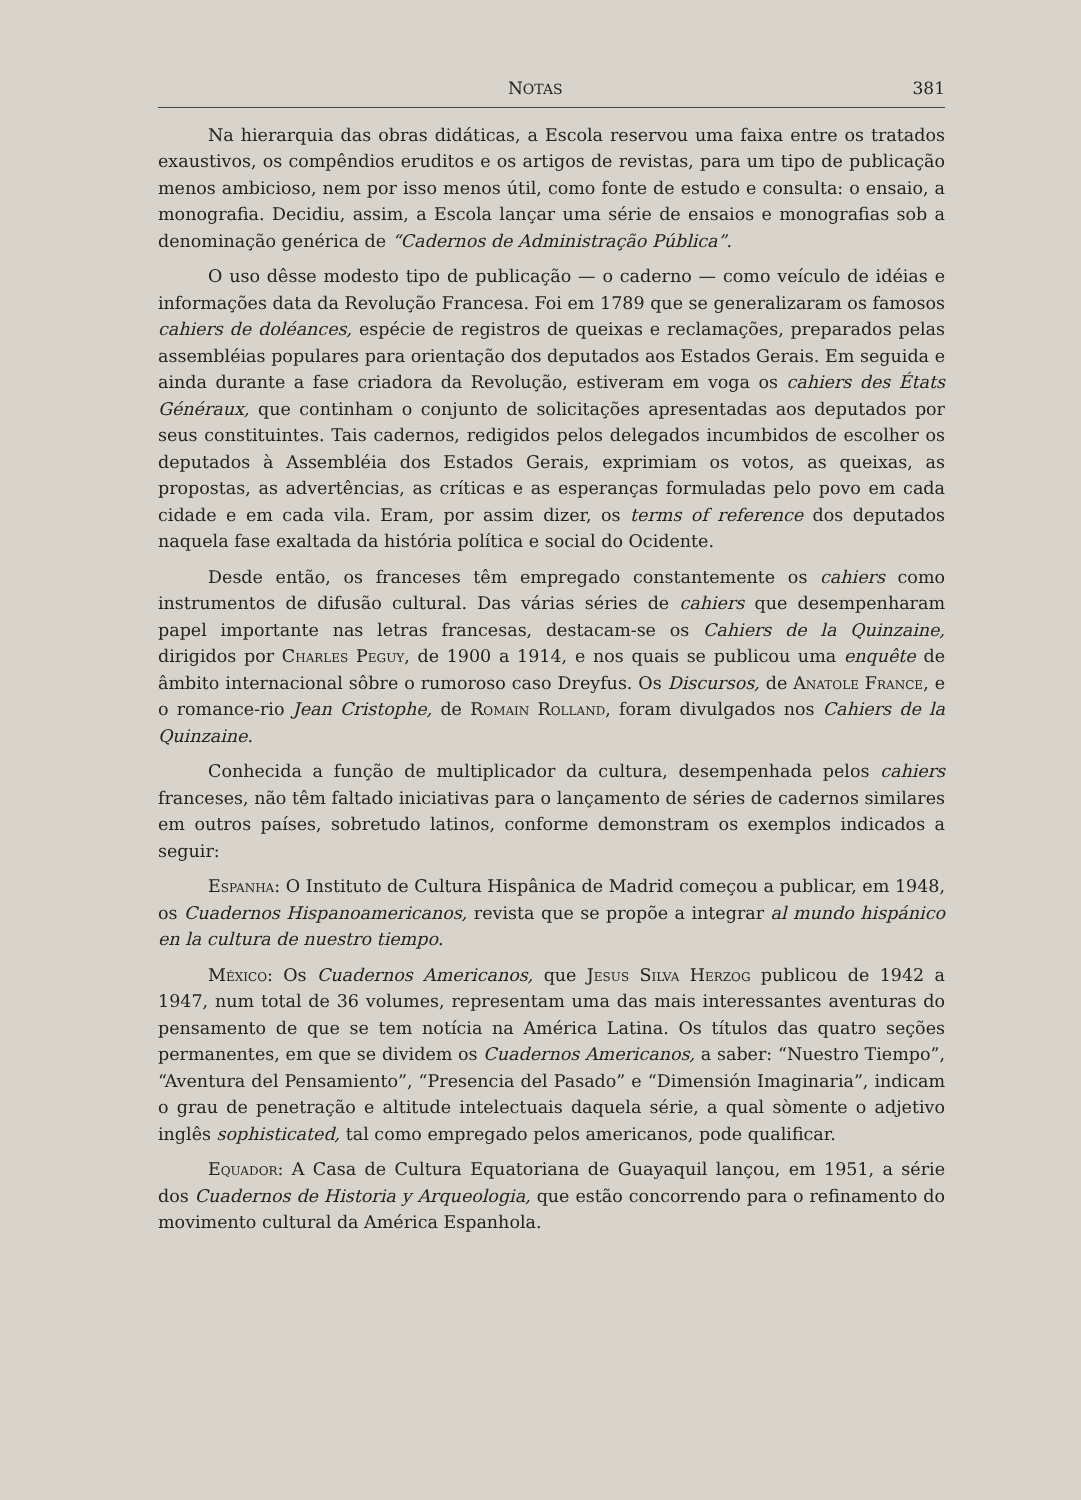NOTAS 381
Na hierarquia das obras didáticas, a Escola reservou uma faixa entre os tratados exaustivos, os compêndios eruditos e os artigos de revistas, para um tipo de publicação menos ambicioso, nem por isso menos útil, como fonte de estudo e consulta: o ensaio, a monografia. Decidiu, assim, a Escola lançar uma série de ensaios e monografias sob a denominação genérica de “Cadernos de Administração Pública”.
O uso dêsse modesto tipo de publicação — o caderno — como veículo de idéias e informações data da Revolução Francesa. Foi em 1789 que se generalizaram os famosos cahiers de doléances, espécie de registros de queixas e reclamações, preparados pelas assembléias populares para orientação dos deputados aos Estados Gerais. Em seguida e ainda durante a fase criadora da Revolução, estiveram em voga os cahiers des États Généraux, que continham o conjunto de solicitações apresentadas aos deputados por seus constituintes. Tais cadernos, redigidos pelos delegados incumbidos de escolher os deputados à Assembléia dos Estados Gerais, exprimiam os votos, as queixas, as propostas, as advertências, as críticas e as esperanças formuladas pelo povo em cada cidade e em cada vila. Eram, por assim dizer, os terms of reference dos deputados naquela fase exaltada da história política e social do Ocidente.
Desde então, os franceses têm empregado constantemente os cahiers como instrumentos de difusão cultural. Das várias séries de cahiers que desempenharam papel importante nas letras francesas, destacam-se os Cahiers de la Quinzaine, dirigidos por Charles Peguy, de 1900 a 1914, e nos quais se publicou uma enquête de âmbito internacional sôbre o rumoroso caso Dreyfus. Os Discursos, de Anatole France, e o romance-rio Jean Cristophe, de Romain Rolland, foram divulgados nos Cahiers de la Quinzaine.
Conhecida a função de multiplicador da cultura, desempenhada pelos cahiers franceses, não têm faltado iniciativas para o lançamento de séries de cadernos similares em outros países, sobretudo latinos, conforme demonstram os exemplos indicados a seguir:
Espanha: O Instituto de Cultura Hispânica de Madrid começou a publicar, em 1948, os Cuadernos Hispanoamericanos, revista que se propõe a integrar al mundo hispánico en la cultura de nuestro tiempo.
México: Os Cuadernos Americanos, que Jesus Silva Herzog publicou de 1942 a 1947, num total de 36 volumes, representam uma das mais interessantes aventuras do pensamento de que se tem notícia na América Latina. Os títulos das quatro seções permanentes, em que se dividem os Cuadernos Americanos, a saber: “Nuestro Tiempo”, “Aventura del Pensamiento”, “Presencia del Pasado” e “Dimensión Imaginaria”, indicam o grau de penetração e altitude intelectuais daquela série, a qual sòmente o adjetivo inglês sophisticated, tal como empregado pelos americanos, pode qualificar.
Equador: A Casa de Cultura Equatoriana de Guayaquil lançou, em 1951, a série dos Cuadernos de Historia y Arqueologia, que estão concorrendo para o refinamento do movimento cultural da América Espanhola.